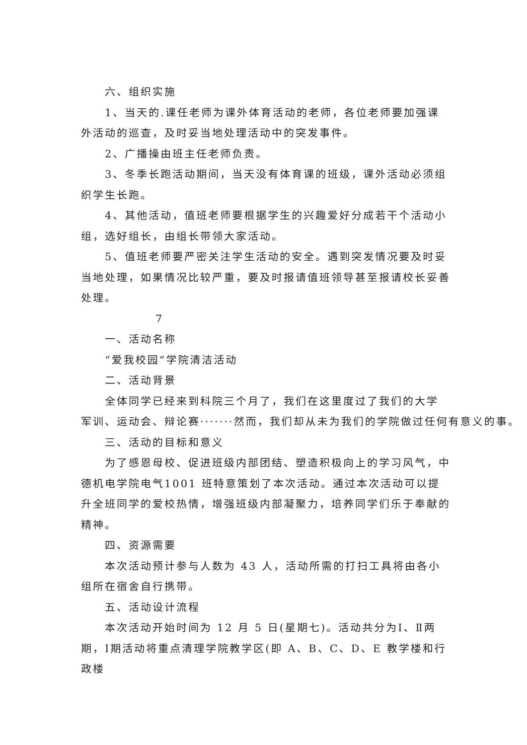六、组织实施
1、当天的.课任老师为课外体育活动的老师，各位老师要加强课外活动的巡查，及时妥当地处理活动中的突发事件。
2、广播操由班主任老师负责。
3、冬季长跑活动期间，当天没有体育课的班级，课外活动必须组织学生长跑。
4、其他活动，值班老师要根据学生的兴趣爱好分成若干个活动小组，选好组长，由组长带领大家活动。
5、值班老师要严密关注学生活动的安全。遇到突发情况要及时妥当地处理，如果情况比较严重，要及时报请值班领导甚至报请校长妥善处理。
7
一、活动名称
“爱我校园”学院清洁活动
二、活动背景
全体同学已经来到科院三个月了，我们在这里度过了我们的大学
军训、运动会、辩论赛·······然而，我们却从未为我们的学院做过任何有意义的事。
三、活动的目标和意义
为了感恩母校、促进班级内部团结、塑造积极向上的学习风气，中德机电学院电气1001 班特意策划了本次活动。通过本次活动可以提升全班同学的爱校热情，增强班级内部凝聚力，培养同学们乐于奉献的精神。
四、资源需要
本次活动预计参与人数为 43 人，活动所需的打扫工具将由各小组所在宿舍自行携带。
五、活动设计流程
本次活动开始时间为 12 月 5 日(星期七)。活动共分为Ⅰ、Ⅱ两期，Ⅰ期活动将重点清理学院教学区(即 A、B、C、D、E 教学楼和行政楼